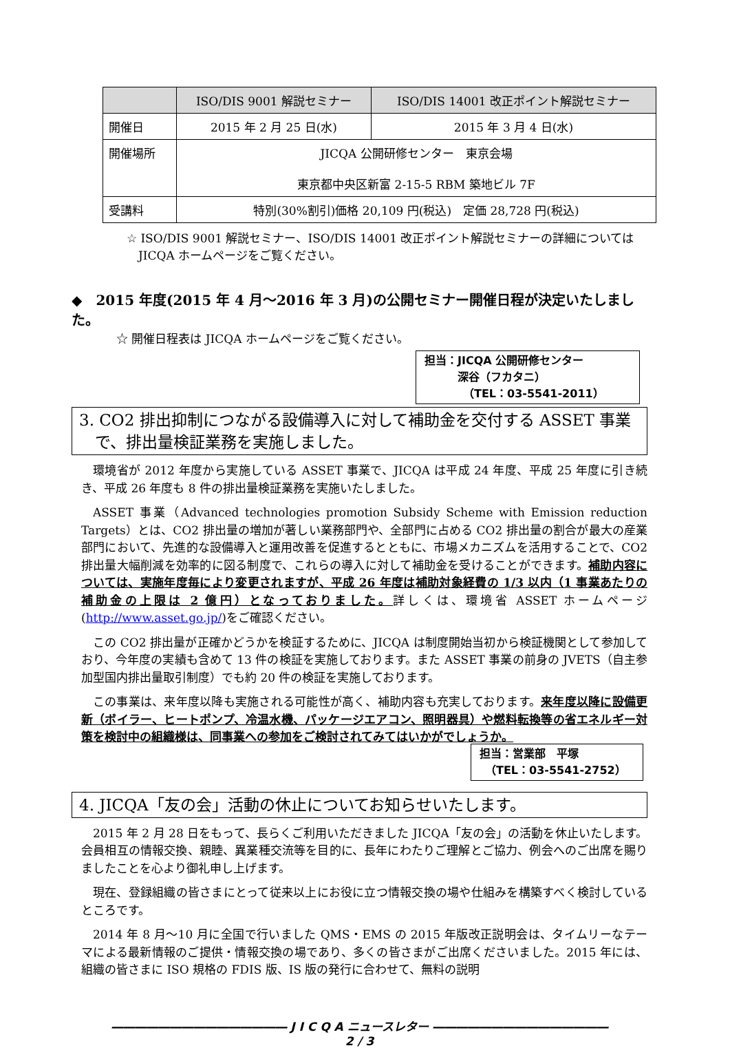| | ISO/DIS 9001 解説セミナー | ISO/DIS 14001 改正ポイント解説セミナー |
| --- | --- | --- |
| 開催日 | 2015 年 2 月 25 日(水) | 2015 年 3 月 4 日(水) |
| 開催場所 | JICQA 公開研修センター 東京会場 東京都中央区新富 2-15-5 RBM 築地ビル 7F | |
| 受講料 | 特別(30%割引)価格 20,109 円(税込) 定価 28,728 円(税込) | |
☆ ISO/DIS 9001 解説セミナー、ISO/DIS 14001 改正ポイント解説セミナーの詳細については
　JICQA ホームページをご覧ください。
◆　2015 年度(2015 年 4 月～2016 年 3 月)の公開セミナー開催日程が決定いたしました。
☆ 開催日程表は JICQA ホームページをご覧ください。
担当：JICQA 公開研修センター
　　　深谷（フカタニ）
　　　　（TEL：03-5541-2011）
3. CO2 排出抑制につながる設備導入に対して補助金を交付する ASSET 事業
　で、排出量検証業務を実施しました。
環境省が 2012 年度から実施している ASSET 事業で、JICQA は平成 24 年度、平成 25 年度に引き続き、平成 26 年度も 8 件の排出量検証業務を実施いたしました。
ASSET 事業（Advanced technologies promotion Subsidy Scheme with Emission reduction Targets）とは、CO2 排出量の増加が著しい業務部門や、全部門に占める CO2 排出量の割合が最大の産業部門において、先進的な設備導入と運用改善を促進するとともに、市場メカニズムを活用することで、CO2 排出量大幅削減を効率的に図る制度で、これらの導入に対して補助金を受けることができます。補助内容については、実施年度毎により変更されますが、平成 26 年度は補助対象経費の 1/3 以内（1 事業あたりの補助金の上限は 2 億円）となっておりました。詳しくは、環境省 ASSET ホームページ(http://www.asset.go.jp/)をご確認ください。
この CO2 排出量が正確かどうかを検証するために、JICQA は制度開始当初から検証機関として参加しており、今年度の実績も含めて 13 件の検証を実施しております。また ASSET 事業の前身の JVETS（自主参加型国内排出量取引制度）でも約 20 件の検証を実施しております。
この事業は、来年度以降も実施される可能性が高く、補助内容も充実しております。来年度以降に設備更新（ボイラー、ヒートポンプ、冷温水機、パッケージエアコン、照明器具）や燃料転換等の省エネルギー対策を検討中の組織様は、同事業への参加をご検討されてみてはいかがでしょうか。
担当：営業部　平塚
　（TEL：03-5541-2752）
4. JICQA「友の会」活動の休止についてお知らせいたします。
2015 年 2 月 28 日をもって、長らくご利用いただきました JICQA「友の会」の活動を休止いたします。会員相互の情報交換、親睦、異業種交流等を目的に、長年にわたりご理解とご協力、例会へのご出席を賜りましたことを心より御礼申し上げます。
現在、登録組織の皆さまにとって従来以上にお役に立つ情報交換の場や仕組みを構築すべく検討しているところです。
2014 年 8 月～10 月に全国で行いました QMS・EMS の 2015 年版改正説明会は、タイムリーなテーマによる最新情報のご提供・情報交換の場であり、多くの皆さまがご出席くださいました。2015 年には、組織の皆さまに ISO 規格の FDIS 版、IS 版の発行に合わせて、無料の説明
――――――――――――――― J I C Q A ニュースレター ―――――――――――――――
2 / 3